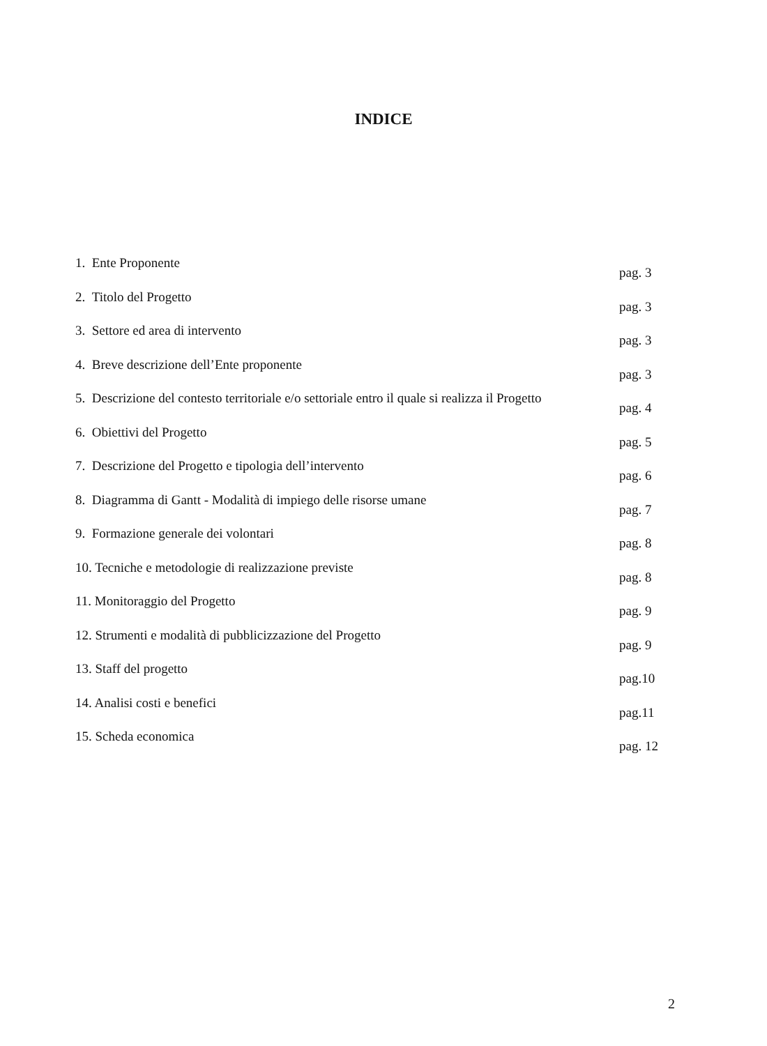INDICE
1. Ente Proponente pag. 3
2. Titolo del Progetto pag. 3
3. Settore ed area di intervento pag. 3
4. Breve descrizione dell’Ente proponente pag. 3
5. Descrizione del contesto territoriale e/o settoriale entro il quale si realizza il Progetto pag. 4
6. Obiettivi del Progetto pag. 5
7. Descrizione del Progetto e tipologia dell’intervento pag. 6
8. Diagramma di Gantt - Modalità di impiego delle risorse umane pag. 7
9. Formazione generale dei volontari pag. 8
10. Tecniche e metodologie di realizzazione previste pag. 8
11. Monitoraggio del Progetto pag. 9
12. Strumenti e modalità di pubblicizzazione del Progetto pag. 9
13. Staff del progetto pag.10
14. Analisi costi e benefici pag.11
15. Scheda economica pag. 12
2